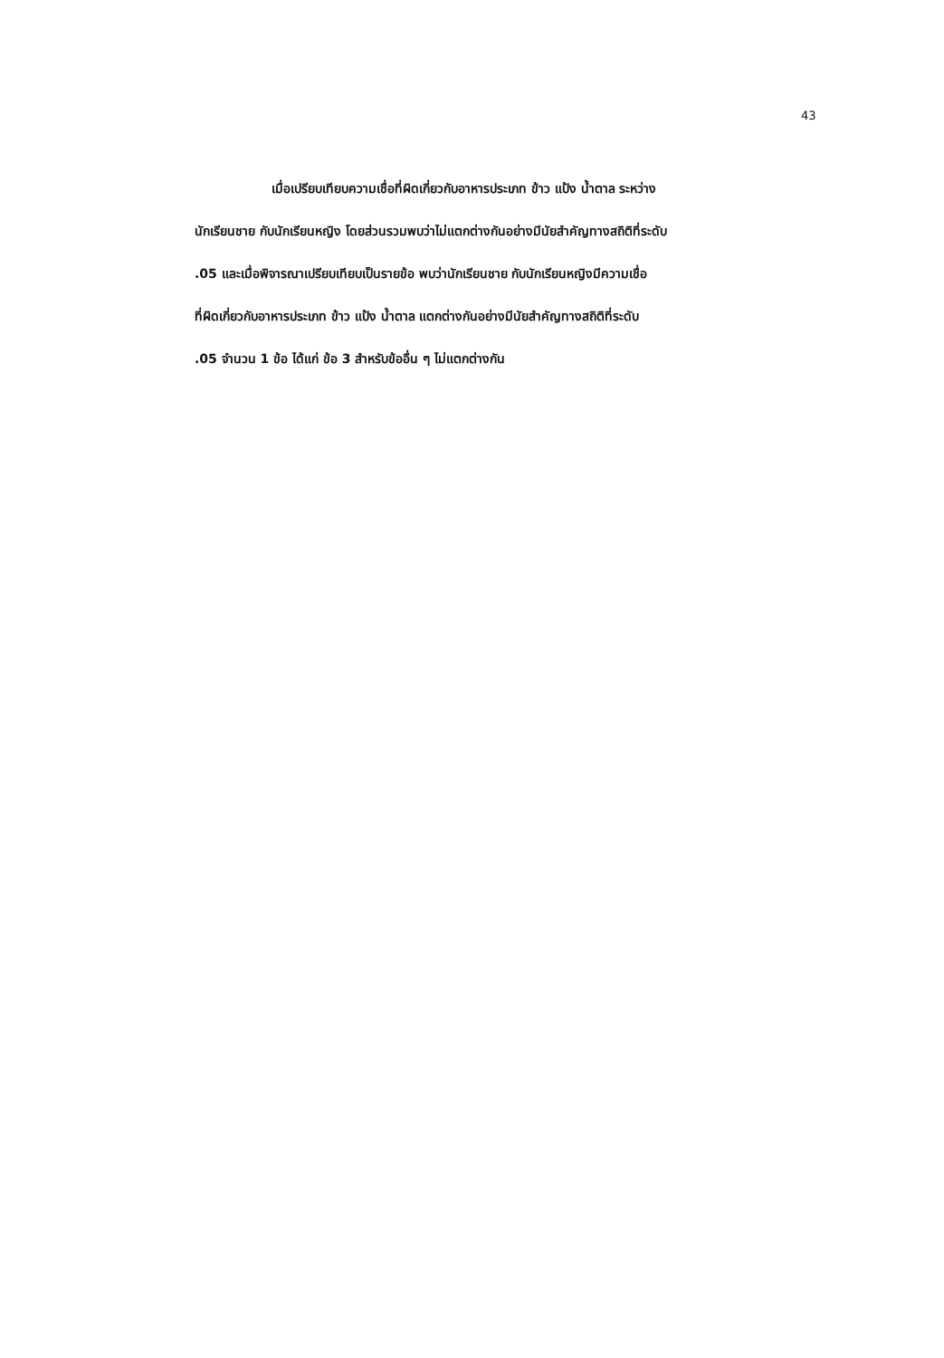43
เมื่อเปรียบเทียบความเชื่อที่ผิดเกี่ยวกับอาหารประเภท ข้าว แป้ง น้ำตาล ระหว่าง
นักเรียนชาย กับนักเรียนหญิง โดยส่วนรวมพบว่าไม่แตกต่างกันอย่างมีนัยสำคัญทางสถิติที่ระดับ
.05 และเมื่อพิจารณาเปรียบเทียบเป็นรายข้อ พบว่านักเรียนชาย กับนักเรียนหญิงมีความเชื่อ
ที่ผิดเกี่ยวกับอาหารประเภท ข้าว แป้ง น้ำตาล แตกต่างกันอย่างมีนัยสำคัญทางสถิติที่ระดับ
.05 จำนวน 1 ข้อ ได้แก่ ข้อ 3 สำหรับข้ออื่น ๆ ไม่แตกต่างกัน